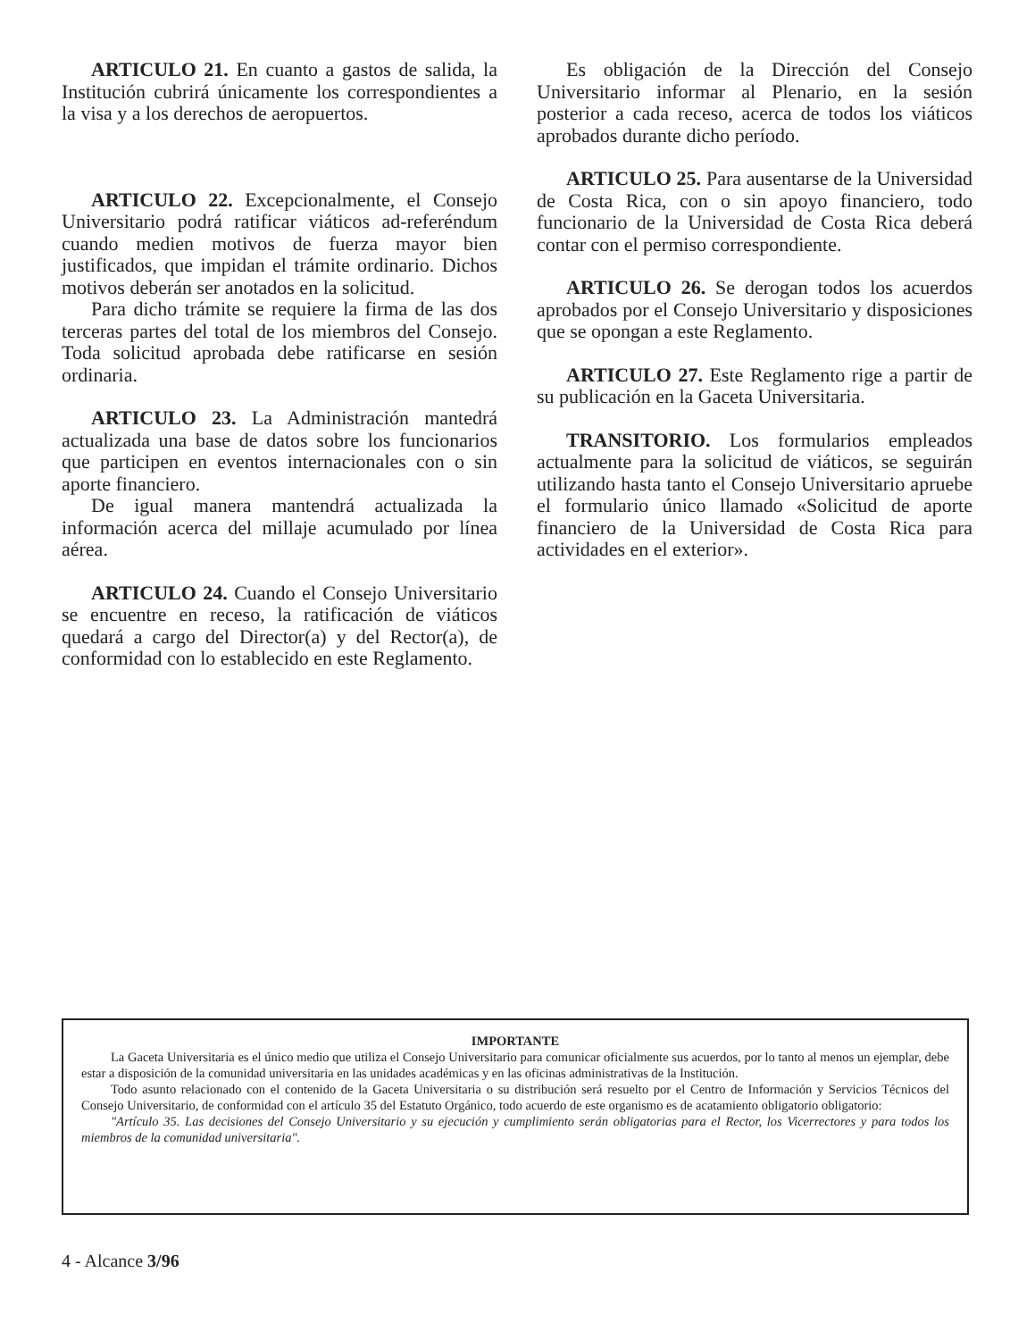ARTICULO 21. En cuanto a gastos de salida, la Institución cubrirá únicamente los correspondientes a la visa y a los derechos de aeropuertos.
ARTICULO 22. Excepcionalmente, el Consejo Universitario podrá ratificar viáticos ad-referéndum cuando medien motivos de fuerza mayor bien justificados, que impidan el trámite ordinario. Dichos motivos deberán ser anotados en la solicitud.
Para dicho trámite se requiere la firma de las dos terceras partes del total de los miembros del Consejo. Toda solicitud aprobada debe ratificarse en sesión ordinaria.
ARTICULO 23. La Administración mantedrá actualizada una base de datos sobre los funcionarios que participen en eventos internacionales con o sin aporte financiero.
De igual manera mantendrá actualizada la información acerca del millaje acumulado por línea aérea.
ARTICULO 24. Cuando el Consejo Universitario se encuentre en receso, la ratificación de viáticos quedará a cargo del Director(a) y del Rector(a), de conformidad con lo establecido en este Reglamento.
Es obligación de la Dirección del Consejo Universitario informar al Plenario, en la sesión posterior a cada receso, acerca de todos los viáticos aprobados durante dicho período.
ARTICULO 25. Para ausentarse de la Universidad de Costa Rica, con o sin apoyo financiero, todo funcionario de la Universidad de Costa Rica deberá contar con el permiso correspondiente.
ARTICULO 26. Se derogan todos los acuerdos aprobados por el Consejo Universitario y disposiciones que se opongan a este Reglamento.
ARTICULO 27. Este Reglamento rige a partir de su publicación en la Gaceta Universitaria.
TRANSITORIO. Los formularios empleados actualmente para la solicitud de viáticos, se seguirán utilizando hasta tanto el Consejo Universitario apruebe el formulario único llamado «Solicitud de aporte financiero de la Universidad de Costa Rica para actividades en el exterior».
IMPORTANTE
La Gaceta Universitaria es el único medio que utiliza el Consejo Universitario para comunicar oficialmente sus acuerdos, por lo tanto al menos un ejemplar, debe estar a disposición de la comunidad universitaria en las unidades académicas y en las oficinas administrativas de la Institución.
Todo asunto relacionado con el contenido de la Gaceta Universitaria o su distribución será resuelto por el Centro de Información y Servicios Técnicos del Consejo Universitario, de conformidad con el artículo 35 del Estatuto Orgánico, todo acuerdo de este organismo es de acatamiento obligatorio obligatorio:
"Artículo 35. Las decisiones del Consejo Universitario y su ejecución y cumplimiento serán obligatorias para el Rector, los Vicerrectores y para todos los miembros de la comunidad universitaria".
4 - Alcance 3/96